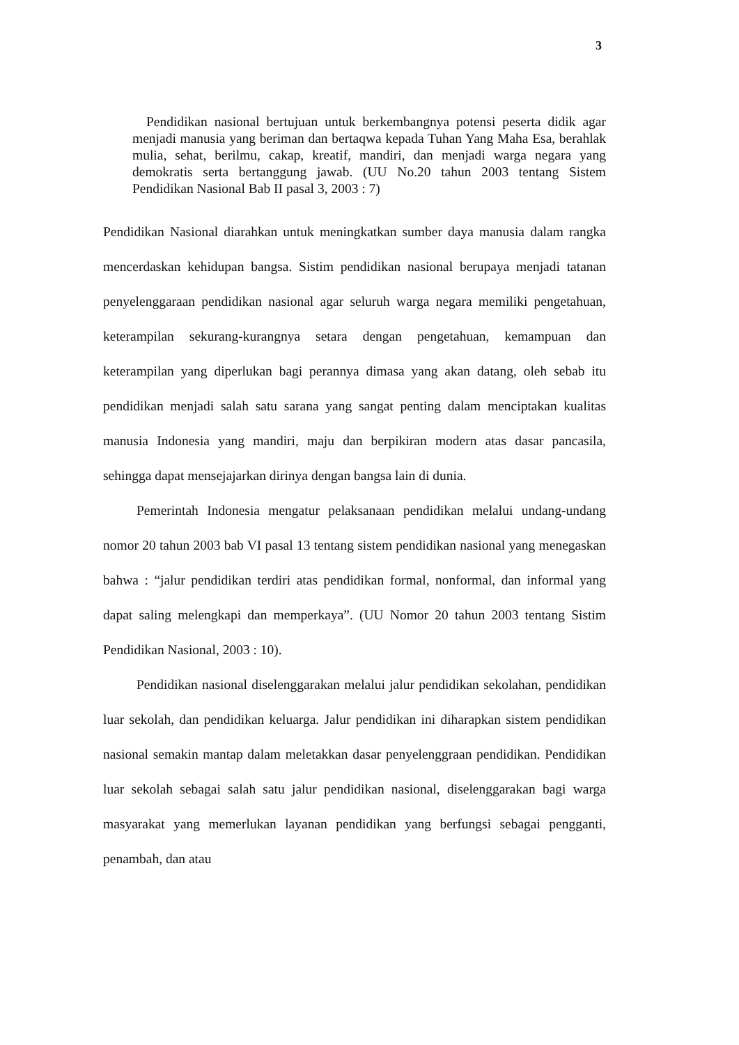3
Pendidikan nasional bertujuan untuk berkembangnya potensi peserta didik agar menjadi manusia yang beriman dan bertaqwa kepada Tuhan Yang Maha Esa, berahlak mulia, sehat, berilmu, cakap, kreatif, mandiri, dan menjadi warga negara yang demokratis serta bertanggung jawab. (UU No.20 tahun 2003 tentang Sistem Pendidikan Nasional Bab II pasal 3, 2003 : 7)
Pendidikan Nasional diarahkan untuk meningkatkan sumber daya manusia dalam rangka mencerdaskan kehidupan bangsa. Sistim pendidikan nasional berupaya menjadi tatanan penyelenggaraan pendidikan nasional agar seluruh warga negara memiliki pengetahuan, keterampilan sekurang-kurangnya setara dengan pengetahuan, kemampuan dan keterampilan yang diperlukan bagi perannya dimasa yang akan datang, oleh sebab itu pendidikan menjadi salah satu sarana yang sangat penting dalam menciptakan kualitas manusia Indonesia yang mandiri, maju dan berpikiran modern atas dasar pancasila, sehingga dapat mensejajarkan dirinya dengan bangsa lain di dunia.
Pemerintah Indonesia mengatur pelaksanaan pendidikan melalui undang-undang nomor 20 tahun 2003 bab VI pasal 13 tentang sistem pendidikan nasional yang menegaskan bahwa : “jalur pendidikan terdiri atas pendidikan formal, nonformal, dan informal yang dapat saling melengkapi dan memperkaya”. (UU Nomor 20 tahun 2003 tentang Sistim Pendidikan Nasional, 2003 : 10).
Pendidikan nasional diselenggarakan melalui jalur pendidikan sekolahan, pendidikan luar sekolah, dan pendidikan keluarga. Jalur pendidikan ini diharapkan sistem pendidikan nasional semakin mantap dalam meletakkan dasar penyelenggraan pendidikan. Pendidikan luar sekolah sebagai salah satu jalur pendidikan nasional, diselenggarakan bagi warga masyarakat yang memerlukan layanan pendidikan yang berfungsi sebagai pengganti, penambah, dan atau